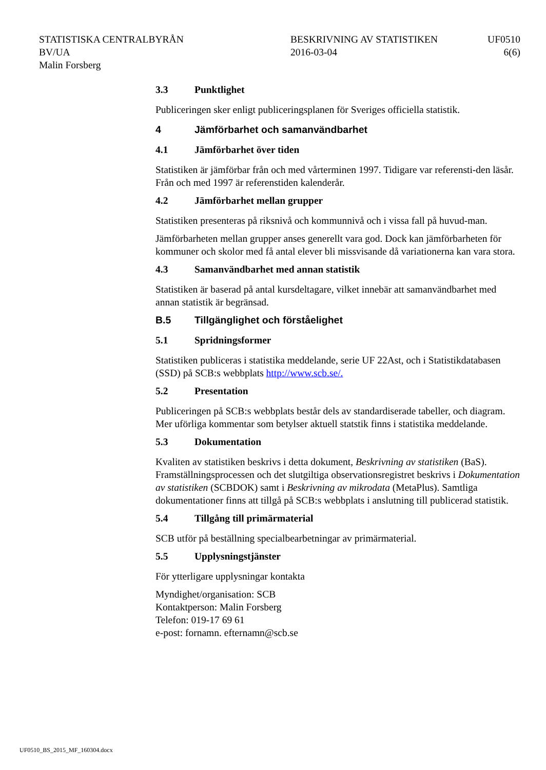STATISTISKA CENTRALBYRÅN
BV/UA
Malin Forsberg
BESKRIVNING AV STATISTIKEN
2016-03-04
UF0510
6(6)
3.3 Punktlighet
Publiceringen sker enligt publiceringsplanen för Sveriges officiella statistik.
4 Jämförbarhet och samanvändbarhet
4.1 Jämförbarhet över tiden
Statistiken är jämförbar från och med vårterminen 1997. Tidigare var referensti-den läsår. Från och med 1997 är referenstiden kalenderår.
4.2 Jämförbarhet mellan grupper
Statistiken presenteras på riksnivå och kommunnivå och i vissa fall på huvud-man.
Jämförbarheten mellan grupper anses generellt vara god. Dock kan jämförbarheten för kommuner och skolor med få antal elever bli missvisande då variationerna kan vara stora.
4.3 Samanvändbarhet med annan statistik
Statistiken är baserad på antal kursdeltagare, vilket innebär att samanvändbarhet med annan statistik är begränsad.
B.5 Tillgänglighet och förståelighet
5.1 Spridningsformer
Statistiken publiceras i statistika meddelande, serie UF 22Ast, och i Statistikdatabasen (SSD) på SCB:s webbplats http://www.scb.se/.
5.2 Presentation
Publiceringen på SCB:s webbplats består dels av standardiserade tabeller, och diagram. Mer uförliga kommentar som betylser aktuell statstik finns i statistika meddelande.
5.3 Dokumentation
Kvaliten av statistiken beskrivs i detta dokument, Beskrivning av statistiken (BaS). Framställningsprocessen och det slutgiltiga observationsregistret beskrivs i Dokumentation av statistiken (SCBDOK) samt i Beskrivning av mikrodata (MetaPlus). Samtliga dokumentationer finns att tillgå på SCB:s webbplats i anslutning till publicerad statistik.
5.4 Tillgång till primärmaterial
SCB utför på beställning specialbearbetningar av primärmaterial.
5.5 Upplysningstjänster
För ytterligare upplysningar kontakta
Myndighet/organisation: SCB
Kontaktperson: Malin Forsberg
Telefon: 019-17 69 61
e-post: fornamn. efternamn@scb.se
UF0510_BS_2015_MF_160304.docx